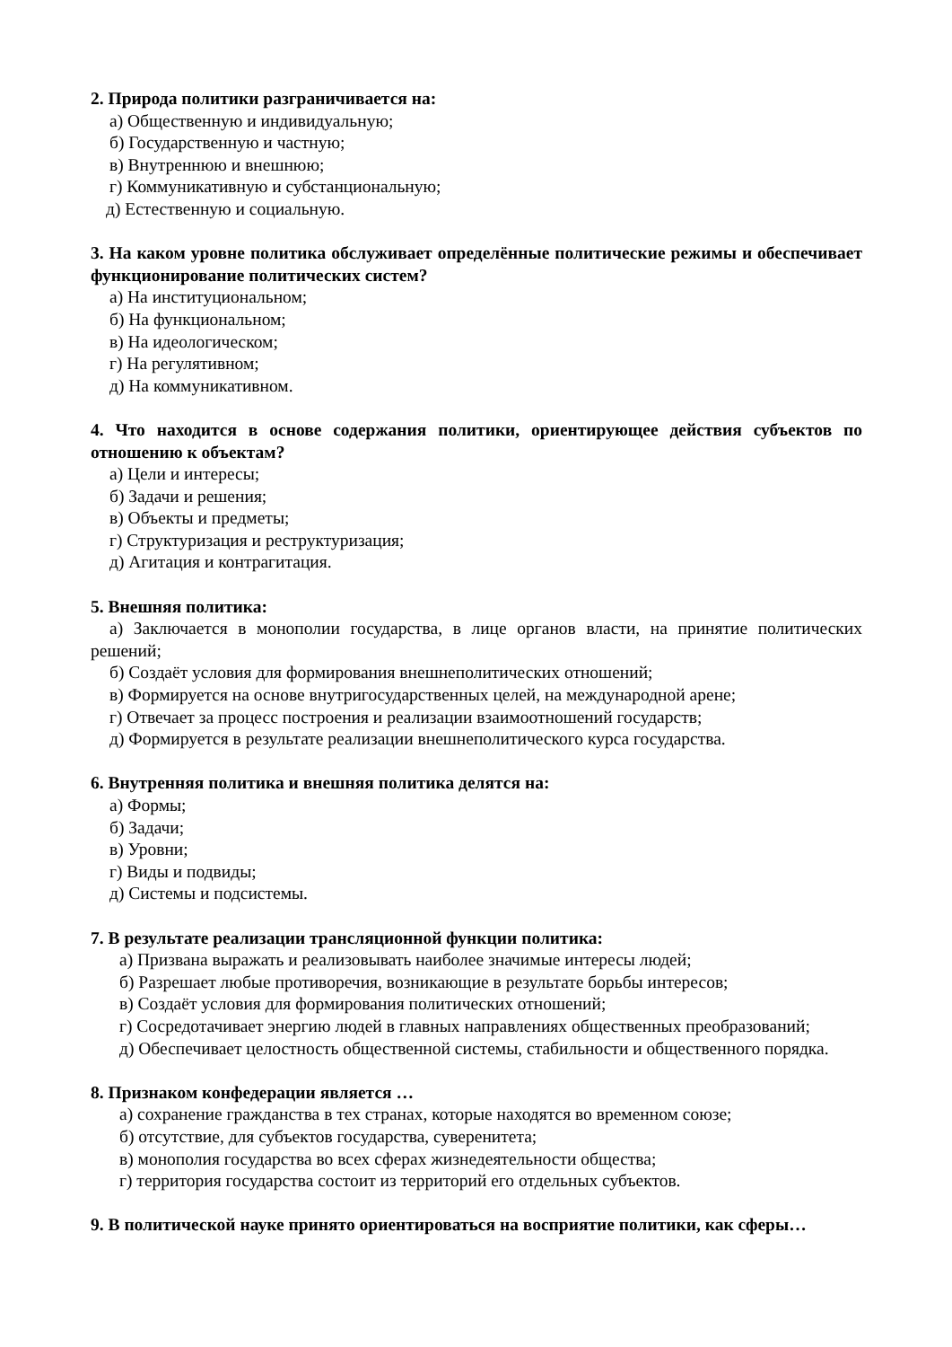2. Природа политики разграничивается на:
а) Общественную и индивидуальную;
б) Государственную и частную;
в) Внутреннюю и внешнюю;
г) Коммуникативную и субстанциональную;
д) Естественную и социальную.
3. На каком уровне политика обслуживает определённые политические режимы и обеспечивает функционирование политических систем?
а) На институциональном;
б) На функциональном;
в) На идеологическом;
г) На регулятивном;
д) На коммуникативном.
4. Что находится в основе содержания политики, ориентирующее действия субъектов по отношению к объектам?
а) Цели и интересы;
б) Задачи и решения;
в) Объекты и предметы;
г) Структуризация и реструктуризация;
д) Агитация и контрагитация.
5. Внешняя политика:
а) Заключается в монополии государства, в лице органов власти, на принятие политических решений;
б) Создаёт условия для формирования внешнеполитических отношений;
в) Формируется на основе внутригосударственных целей, на международной арене;
г) Отвечает за процесс построения и реализации взаимоотношений государств;
д) Формируется в результате реализации внешнеполитического курса государства.
6. Внутренняя политика и внешняя политика делятся на:
а) Формы;
б) Задачи;
в) Уровни;
г) Виды и подвиды;
д) Системы и подсистемы.
7. В результате реализации трансляционной функции политика:
а) Призвана выражать и реализовывать наиболее значимые интересы людей;
б) Разрешает любые противоречия, возникающие в результате борьбы интересов;
в) Создаёт условия для формирования политических отношений;
г) Сосредотачивает энергию людей в главных направлениях общественных преобразований;
д) Обеспечивает целостность общественной системы, стабильности и общественного порядка.
8. Признаком конфедерации является …
а) сохранение гражданства в тех странах, которые находятся во временном союзе;
б) отсутствие, для субъектов государства, суверенитета;
в) монополия государства во всех сферах жизнедеятельности общества;
г) территория государства состоит из территорий его отдельных субъектов.
9. В политической науке принято ориентироваться на восприятие политики, как сферы…